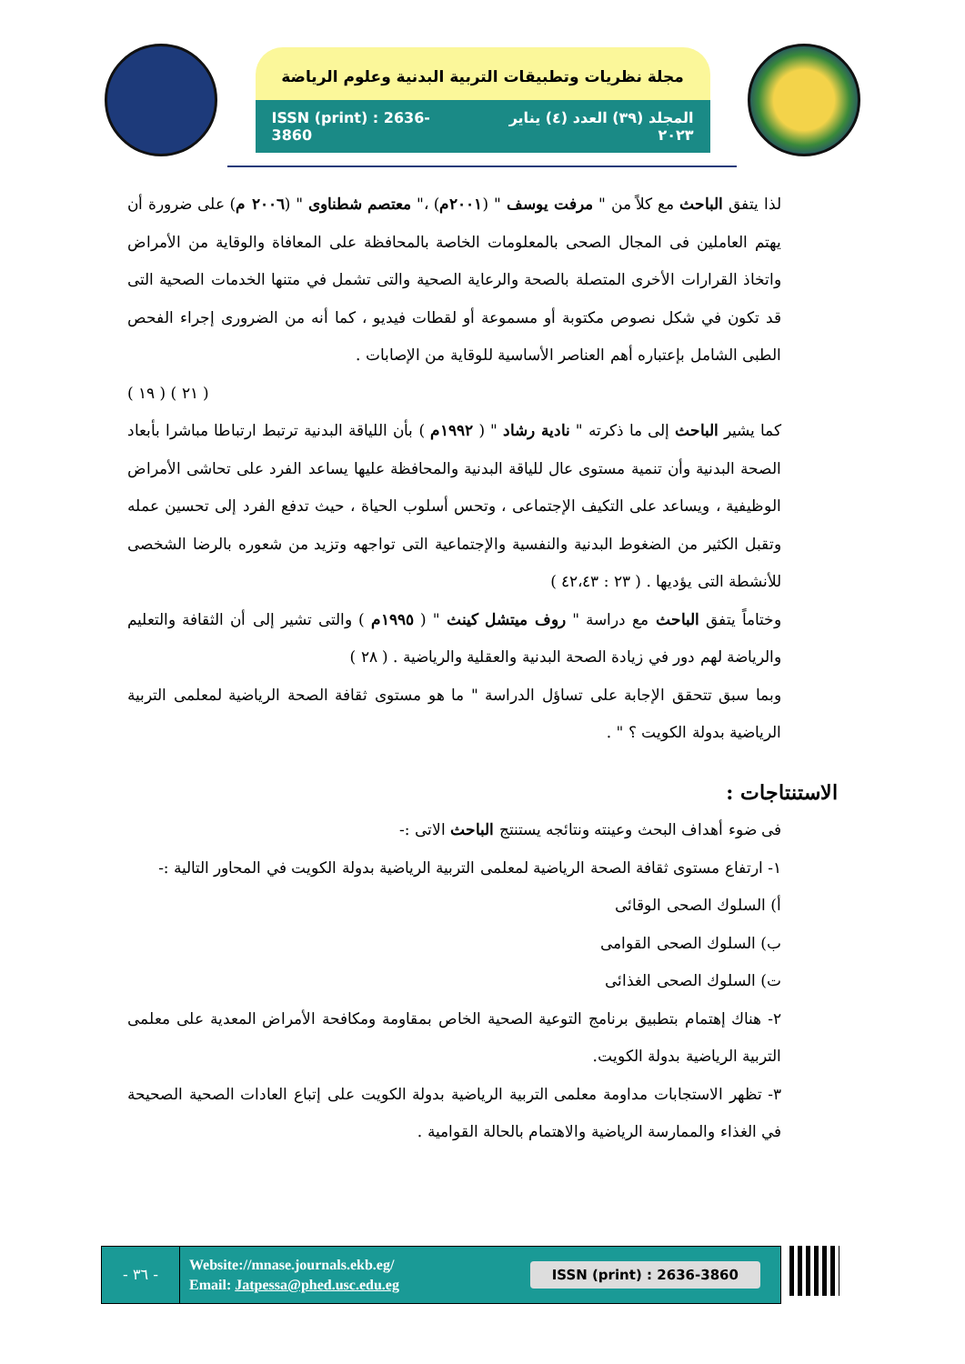مجلة نظريات وتطبيقات التربية البدنية وعلوم الرياضة
ISSN (print) : 2636-3860 المجلد (٣٩) العدد (٤) يناير ٢٠٢٣
لذا يتفق الباحث مع كلاً من " مرفت يوسف " (٢٠٠١م) ،" معتصم شطناوى " (٢٠٠٦ م) على ضرورة أن يهتم العاملين فى المجال الصحى بالمعلومات الخاصة بالمحافظة على المعافاة والوقاية من الأمراض واتخاذ القرارات الأخرى المتصلة بالصحة والرعاية الصحية والتى تشمل في متنها الخدمات الصحية التى قد تكون في شكل نصوص مكتوبة أو مسموعة أو لقطات فيديو ، كما أنه من الضرورى إجراء الفحص الطبى الشامل بإعتباره أهم العناصر الأساسية للوقاية من الإصابات .
( ٢١ ) ( ١٩ )
كما يشير الباحث إلى ما ذكرته " نادية رشاد " ( ١٩٩٢م ) بأن اللياقة البدنية ترتبط ارتباطا مباشرا بأبعاد الصحة البدنية وأن تنمية مستوى عال للياقة البدنية والمحافظة عليها يساعد الفرد على تحاشى الأمراض الوظيفية ، ويساعد على التكيف الإجتماعى ، وتحس أسلوب الحياة ، حيث تدفع الفرد إلى تحسين عمله وتقبل الكثير من الضغوط البدنية والنفسية والإجتماعية التى تواجهه وتزيد من شعوره بالرضا الشخصى للأنشطة التى يؤديها . ( ٢٣ : ٤٢،٤٣ )
وختاماً يتفق الباحث مع دراسة " روف ميتشل كينث " ( ١٩٩٥م ) والتى تشير إلى أن الثقافة والتعليم والرياضة لهم دور في زيادة الصحة البدنية والعقلية والرياضية . ( ٢٨ )
وبما سبق تتحقق الإجابة على تساؤل الدراسة " ما هو مستوى ثقافة الصحة الرياضية لمعلمى التربية الرياضية بدولة الكويت ؟ " .
الاستنتاجات :
فى ضوء أهداف البحث وعينته ونتائجه يستنتج الباحث الاتى :-
١- ارتفاع مستوى ثقافة الصحة الرياضية لمعلمى التربية الرياضية بدولة الكويت في المحاور التالية :-
أ) السلوك الصحى الوقائى
ب) السلوك الصحى القوامى
ت) السلوك الصحى الغذائى
٢- هناك إهتمام بتطبيق برنامج التوعية الصحية الخاص بمقاومة ومكافحة الأمراض المعدية على معلمى التربية الرياضية بدولة الكويت.
٣- تظهر الاستجابات مداومة معلمى التربية الرياضية بدولة الكويت على إتباع العادات الصحية الصحيحة في الغذاء والممارسة الرياضية والاهتمام بالحالة القوامية .
- ٣٦ -
Website://mnase.journals.ekb.eg/
Email: Jatpessa@phed.usc.edu.eg
ISSN (print) : 2636-3860